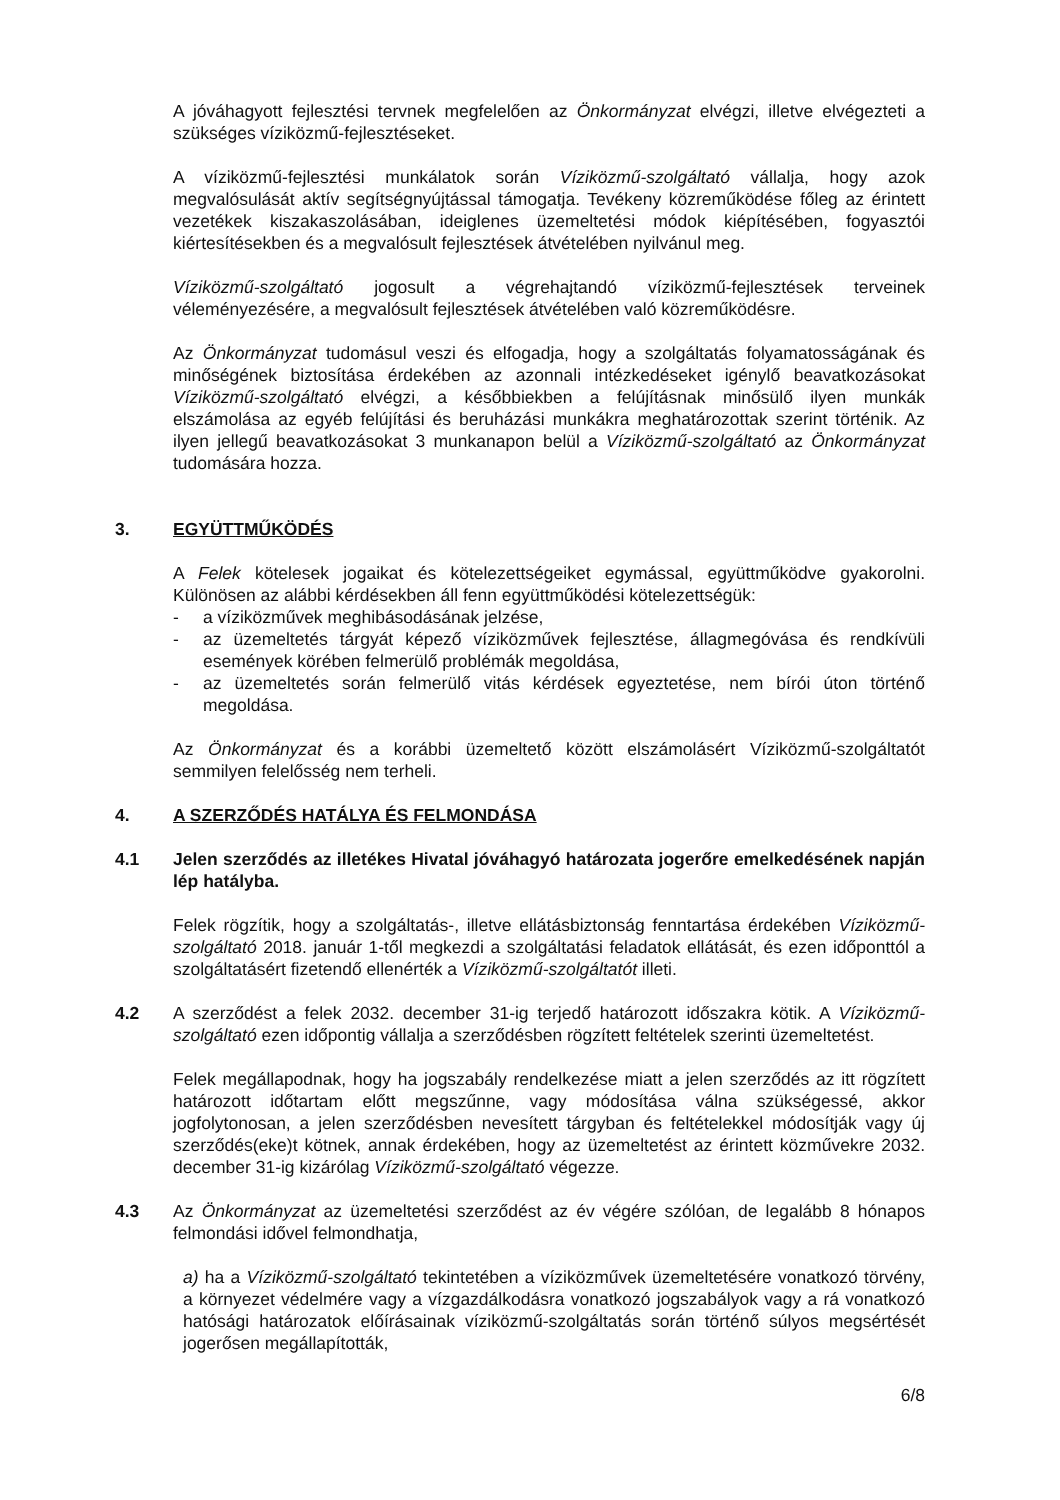A jóváhagyott fejlesztési tervnek megfelelően az Önkormányzat elvégzi, illetve elvégezteti a szükséges víziközmű-fejlesztéseket.
A víziközmű-fejlesztési munkálatok során Víziközmű-szolgáltató vállalja, hogy azok megvalósulását aktív segítségnyújtással támogatja. Tevékeny közreműködése főleg az érintett vezetékek kiszakaszolásában, ideiglenes üzemeltetési módok kiépítésében, fogyasztói kiértesítésekben és a megvalósult fejlesztések átvételében nyilvánul meg.
Víziközmű-szolgáltató jogosult a végrehajtandó víziközmű-fejlesztések terveinek véleményezésére, a megvalósult fejlesztések átvételében való közreműködésre.
Az Önkormányzat tudomásul veszi és elfogadja, hogy a szolgáltatás folyamatosságának és minőségének biztosítása érdekében az azonnali intézkedéseket igénylő beavatkozásokat Víziközmű-szolgáltató elvégzi, a későbbiekben a felújításnak minősülő ilyen munkák elszámolása az egyéb felújítási és beruházási munkákra meghatározottak szerint történik. Az ilyen jellegű beavatkozásokat 3 munkanapon belül a Víziközmű-szolgáltató az Önkormányzat tudomására hozza.
3. EGYÜTTMŰKÖDÉS
A Felek kötelesek jogaikat és kötelezettségeiket egymással, együttműködve gyakorolni. Különösen az alábbi kérdésekben áll fenn együttműködési kötelezettségük:
- a víziközművek meghibásodásának jelzése,
- az üzemeltetés tárgyát képező víziközművek fejlesztése, állagmegóvása és rendkívüli események körében felmerülő problémák megoldása,
- az üzemeltetés során felmerülő vitás kérdések egyeztetése, nem bírói úton történő megoldása.
Az Önkormányzat és a korábbi üzemeltető között elszámolásért Víziközmű-szolgáltatót semmilyen felelősség nem terheli.
4. A SZERZŐDÉS HATÁLYA ÉS FELMONDÁSA
4.1 Jelen szerződés az illetékes Hivatal jóváhagyó határozata jogerőre emelkedésének napján lép hatályba.
Felek rögzítik, hogy a szolgáltatás-, illetve ellátásbiztonság fenntartása érdekében Víziközmű-szolgáltató 2018. január 1-től megkezdi a szolgáltatási feladatok ellátását, és ezen időponttól a szolgáltatásért fizetendő ellenérték a Víziközmű-szolgáltatót illeti.
4.2 A szerződést a felek 2032. december 31-ig terjedő határozott időszakra kötik. A Víziközmű-szolgáltató ezen időpontig vállalja a szerződésben rögzített feltételek szerinti üzemeltetést.
Felek megállapodnak, hogy ha jogszabály rendelkezése miatt a jelen szerződés az itt rögzített határozott időtartam előtt megszűnne, vagy módosítása válna szükségessé, akkor jogfolytonosan, a jelen szerződésben nevesített tárgyban és feltételekkel módosítják vagy új szerződés(eke)t kötnek, annak érdekében, hogy az üzemeltetést az érintett közművekre 2032. december 31-ig kizárólag Víziközmű-szolgáltató végezze.
4.3 Az Önkormányzat az üzemeltetési szerződést az év végére szólóan, de legalább 8 hónapos felmondási idővel felmondhatja,
a) ha a Víziközmű-szolgáltató tekintetében a víziközművek üzemeltetésére vonatkozó törvény, a környezet védelmére vagy a vízgazdálkodásra vonatkozó jogszabályok vagy a rá vonatkozó hatósági határozatok előírásainak víziközmű-szolgáltatás során történő súlyos megsértését jogerősen megállapították,
6/8